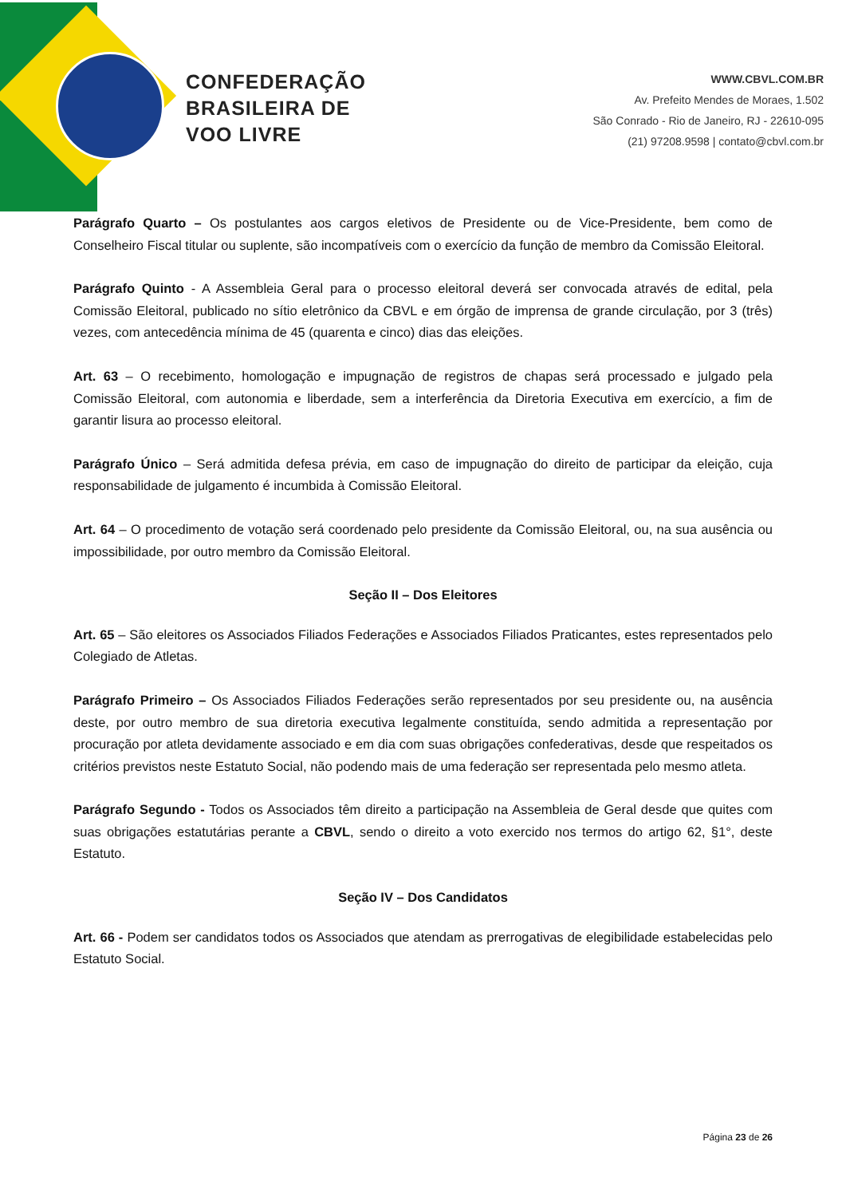CONFEDERAÇÃO
BRASILEIRA DE
VOO LIVRE
WWW.CBVL.COM.BR
Av. Prefeito Mendes de Moraes, 1.502
São Conrado - Rio de Janeiro, RJ - 22610-095
(21) 97208.9598 | contato@cbvl.com.br
Parágrafo Quarto – Os postulantes aos cargos eletivos de Presidente ou de Vice-Presidente, bem como de Conselheiro Fiscal titular ou suplente, são incompatíveis com o exercício da função de membro da Comissão Eleitoral.
Parágrafo Quinto - A Assembleia Geral para o processo eleitoral deverá ser convocada através de edital, pela Comissão Eleitoral, publicado no sítio eletrônico da CBVL e em órgão de imprensa de grande circulação, por 3 (três) vezes, com antecedência mínima de 45 (quarenta e cinco) dias das eleições.
Art. 63 – O recebimento, homologação e impugnação de registros de chapas será processado e julgado pela Comissão Eleitoral, com autonomia e liberdade, sem a interferência da Diretoria Executiva em exercício, a fim de garantir lisura ao processo eleitoral.
Parágrafo Único – Será admitida defesa prévia, em caso de impugnação do direito de participar da eleição, cuja responsabilidade de julgamento é incumbida à Comissão Eleitoral.
Art. 64 – O procedimento de votação será coordenado pelo presidente da Comissão Eleitoral, ou, na sua ausência ou impossibilidade, por outro membro da Comissão Eleitoral.
Seção II – Dos Eleitores
Art. 65 – São eleitores os Associados Filiados Federações e Associados Filiados Praticantes, estes representados pelo Colegiado de Atletas.
Parágrafo Primeiro – Os Associados Filiados Federações serão representados por seu presidente ou, na ausência deste, por outro membro de sua diretoria executiva legalmente constituída, sendo admitida a representação por procuração por atleta devidamente associado e em dia com suas obrigações confederativas, desde que respeitados os critérios previstos neste Estatuto Social, não podendo mais de uma federação ser representada pelo mesmo atleta.
Parágrafo Segundo - Todos os Associados têm direito a participação na Assembleia de Geral desde que quites com suas obrigações estatutárias perante a CBVL, sendo o direito a voto exercido nos termos do artigo 62, §1°, deste Estatuto.
Seção IV – Dos Candidatos
Art. 66 - Podem ser candidatos todos os Associados que atendam as prerrogativas de elegibilidade estabelecidas pelo Estatuto Social.
Página 23 de 26